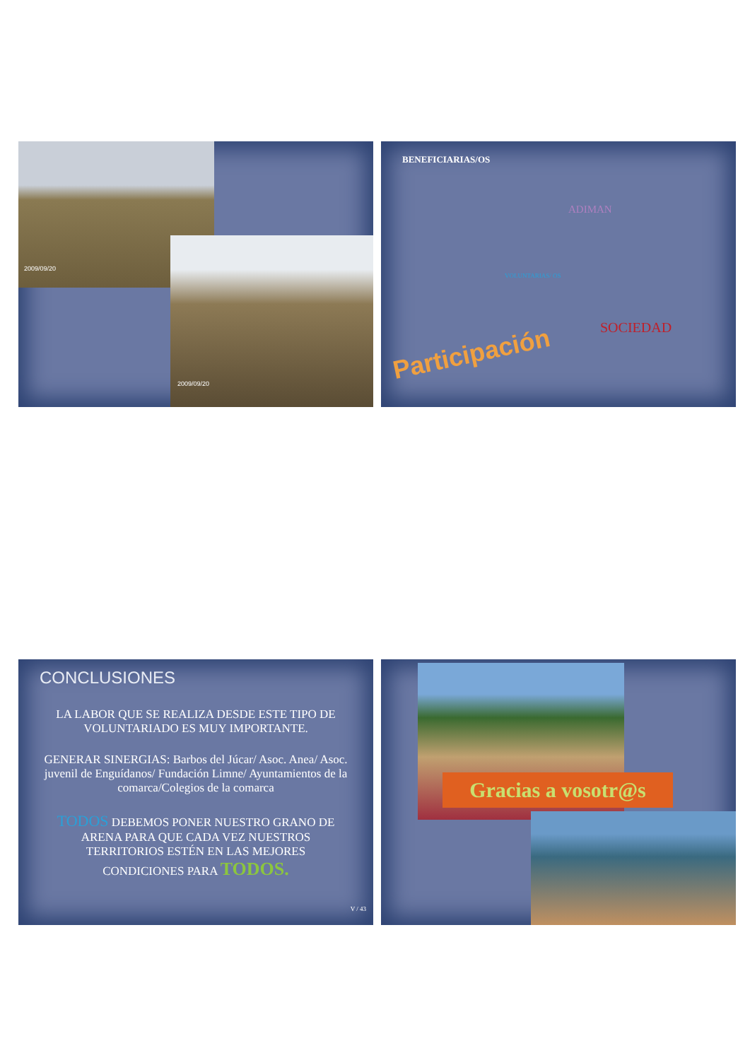2009/09/20
2009/09/20
BENEFICIARIAS/OS
ADIMAN
VOLUNTARIAS/ OS
SOCIEDAD
Participación
CONCLUSIONES
LA LABOR QUE SE REALIZA DESDE ESTE TIPO DE VOLUNTARIADO ES MUY IMPORTANTE.
GENERAR SINERGIAS: Barbos del Júcar/ Asoc. Anea/ Asoc. juvenil de Enguídanos/ Fundación Limne/ Ayuntamientos de la comarca/Colegios de la comarca
TODOS DEBEMOS PONER NUESTRO GRANO DE ARENA PARA QUE CADA VEZ NUESTROS TERRITORIOS ESTÉN EN LAS MEJORES CONDICIONES PARA TODOS.
V / 43
Gracias a vosotr@s